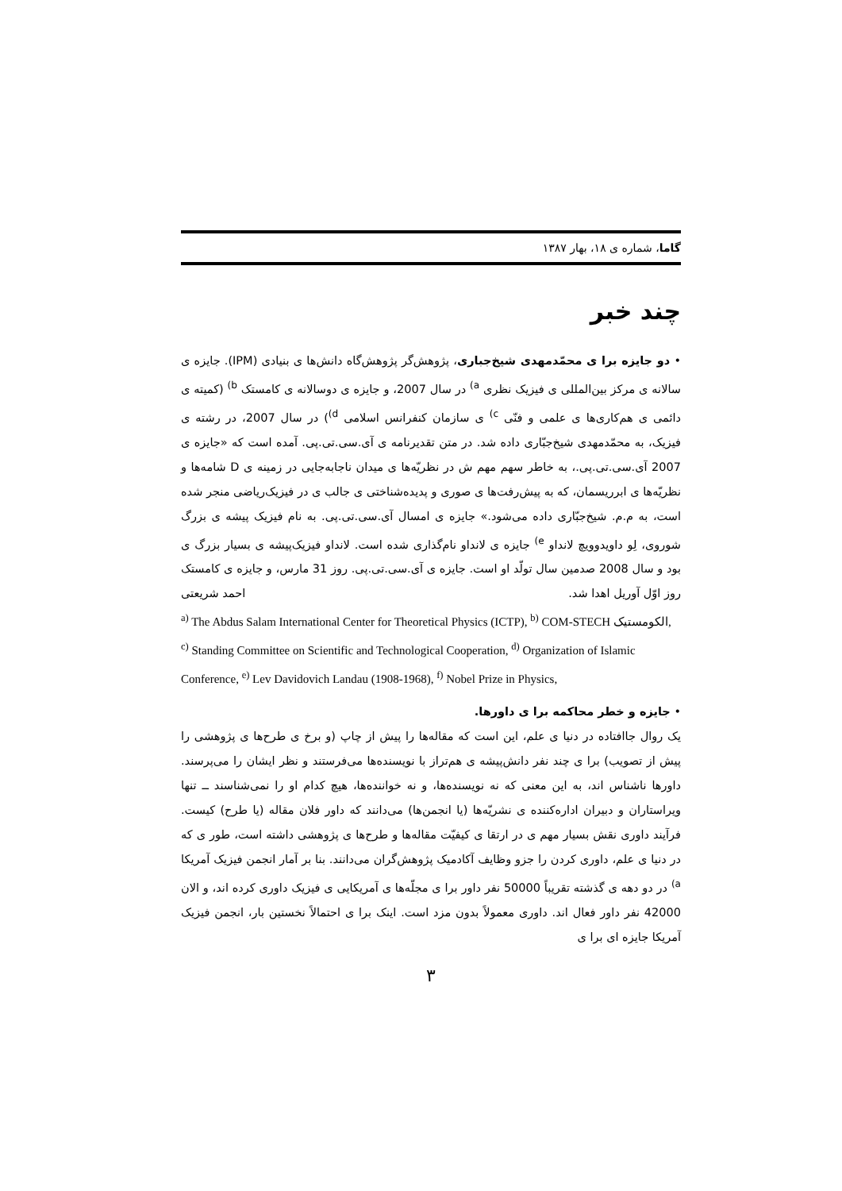گاما، شماره ی ۱۸، بهار ۱۳۸۷
چند خبر
• دو جایزه برا ی محمّدمهدی شیخ‌جباری، پژوهش‌گر پژوهش‌گاه دانش‌ها ی بنیادی (IPM). جایزه ی سالانه ی مرکز بین‌المللی ی فیزیک نظری <sup>a)</sup> در سال 2007، و جایزه ی دوسالانه ی کامستک <sup>b)</sup> (کمیته ی دائمی ی هم‌کاری‌ها ی علمی و فنّی <sup>c)</sup> ی سازمان کنفرانس اسلامی <sup>d)</sup>) در سال 2007، در رشته ی فیزیک، به محمّدمهدی شیخ‌جبّاری داده شد. در متن تقدیرنامه ی آی.سی.تی.پی. آمده است که «جایزه ی 2007 آی.سی.تی.پی.، به خاطر سهم مهم ش در نظریّه‌ها ی میدان ناجابه‌جایی در زمینه ی D شامه‌ها و نظریّه‌ها ی ابرریسمان، که به پیش‌رفت‌ها ی صوری و پدیده‌شناختی ی جالب ی در فیزیک‌ریاضی منجر شده است، به م.م. شیخ‌جبّاری داده می‌شود.» جایزه ی امسال آی.سی.تی.پی. به نام فیزیک پیشه ی بزرگ شوروی، لِو داویدوویچ لانداو <sup>e)</sup> جایزه ی لانداو نام‌گذاری شده است. لانداو فیزیک‌پیشه ی بسیار بزرگ ی بود و سال 2008 صدمین سال تولّد او است. جایزه ی آی.سی.تی.پی. روز 31 مارس، و جایزه ی کامستک روز اوّل آوریل اهدا شد. احمد شریعتی
<sup>a)</sup> The Abdus Salam International Center for Theoretical Physics (ICTP), <sup>b)</sup> COM-STECH الکومستیک, <sup>c)</sup> Standing Committee on Scientific and Technological Cooperation, <sup>d)</sup> Organization of Islamic Conference, <sup>e)</sup> Lev Davidovich Landau (1908-1968), <sup>f)</sup> Nobel Prize in Physics,
• جایزه و خطر محاکمه برا ی داورها.
یک روال جاافتاده در دنیا ی علم، این است که مقاله‌ها را پیش از چاپ (و برخ ی طرح‌ها ی پژوهشی را پیش از تصویب) برا ی چند نفر دانش‌پیشه ی هم‌تراز با نویسنده‌ها می‌فرستند و نظر ایشان را می‌پرسند. داورها ناشناس اند، به این معنی که نه نویسنده‌ها، و نه خواننده‌ها، هیچ کدام او را نمی‌شناسند ــ تنها ویراستاران و دبیران اداره‌کننده ی نشریّه‌ها (یا انجمن‌ها) می‌دانند که داور فلان مقاله (یا طرح) کیست. فرآیند داوری نقش بسیار مهم ی در ارتقا ی کیفیّت مقاله‌ها و طرح‌ها ی پژوهشی داشته است، طور ی که در دنیا ی علم، داوری کردن را جزو وظایف آکادمیک پژوهش‌گران می‌دانند. بنا بر آمار انجمن فیزیک آمریکا <sup>a)</sup> در دو دهه ی گذشته تقریباً 50000 نفر داور برا ی مجلّه‌ها ی آمریکایی ی فیزیک داوری کرده اند، و الان 42000 نفر داور فعال اند. داوری معمولاً بدون مزد است. اینک برا ی احتمالاً نخستین بار، انجمن فیزیک آمریکا جایزه ای برا ی
۳